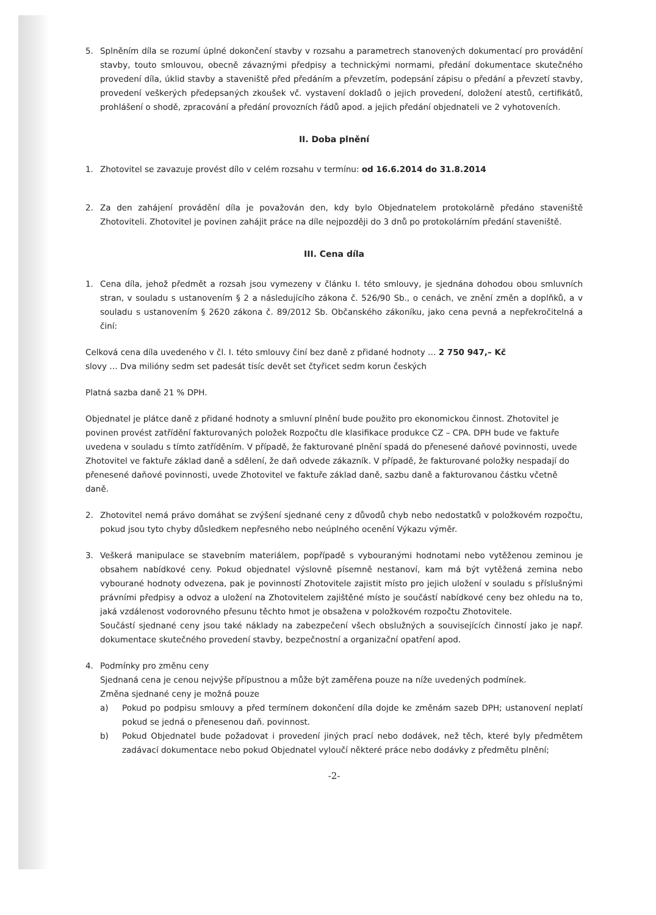5. Splněním díla se rozumí úplné dokončení stavby v rozsahu a parametrech stanovených dokumentací pro provádění stavby, touto smlouvou, obecně závaznými předpisy a technickými normami, předání dokumentace skutečného provedení díla, úklid stavby a staveniště před předáním a převzetím, podepsání zápisu o předání a převzetí stavby, provedení veškerých předepsaných zkoušek vč. vystavení dokladů o jejich provedení, doložení atestů, certifikátů, prohlášení o shodě, zpracování a předání provozních řádů apod. a jejich předání objednateli ve 2 vyhotoveních.
II. Doba plnění
1. Zhotovitel se zavazuje provést dílo v celém rozsahu v termínu: od 16.6.2014 do 31.8.2014
2. Za den zahájení provádění díla je považován den, kdy bylo Objednatelem protokolárně předáno staveniště Zhotoviteli. Zhotovitel je povinen zahájit práce na díle nejpozději do 3 dnů po protokolárním předání staveniště.
III. Cena díla
1. Cena díla, jehož předmět a rozsah jsou vymezeny v článku I. této smlouvy, je sjednána dohodou obou smluvních stran, v souladu s ustanovením § 2 a následujícího zákona č. 526/90 Sb., o cenách, ve znění změn a doplňků, a v souladu s ustanovením § 2620 zákona č. 89/2012 Sb. Občanského zákoníku, jako cena pevná a nepřekročitelná a činí:
Celková cena díla uvedeného v čl. I. této smlouvy činí bez daně z přidané hodnoty … 2 750 947,– Kč
slovy … Dva milióny sedm set padesát tisíc devět set čtyřicet sedm korun českých
Platná sazba daně 21 % DPH.
Objednatel je plátce daně z přidané hodnoty a smluvní plnění bude použito pro ekonomickou činnost. Zhotovitel je povinen provést zatřídění fakturovaných položek Rozpočtu dle klasifikace produkce CZ – CPA. DPH bude ve faktuře uvedena v souladu s tímto zatříděním. V případě, že fakturované plnění spadá do přenesené daňové povinnosti, uvede Zhotovitel ve faktuře základ daně a sdělení, že daň odvede zákazník. V případě, že fakturované položky nespadají do přenesené daňové povinnosti, uvede Zhotovitel ve faktuře základ daně, sazbu daně a fakturovanou částku včetně daně.
2. Zhotovitel nemá právo domáhat se zvýšení sjednané ceny z důvodů chyb nebo nedostatků v položkovém rozpočtu, pokud jsou tyto chyby důsledkem nepřesného nebo neúplného ocenění Výkazu výměr.
3. Veškerá manipulace se stavebním materiálem, popřípadě s vybouranými hodnotami nebo vytěženou zeminou je obsahem nabídkové ceny. Pokud objednatel výslovně písemně nestanoví, kam má být vytěžená zemina nebo vybourané hodnoty odvezena, pak je povinností Zhotovitele zajistit místo pro jejich uložení v souladu s příslušnými právními předpisy a odvoz a uložení na Zhotovitelem zajištěné místo je součástí nabídkové ceny bez ohledu na to, jaká vzdálenost vodorovného přesunu těchto hmot je obsažena v položkovém rozpočtu Zhotovitele.
Součástí sjednané ceny jsou také náklady na zabezpečení všech obslužných a souvisejících činností jako je např. dokumentace skutečného provedení stavby, bezpečnostní a organizační opatření apod.
4. Podmínky pro změnu ceny
Sjednaná cena je cenou nejvýše přípustnou a může být zaměřena pouze na níže uvedených podmínek.
Změna sjednané ceny je možná pouze
a) Pokud po podpisu smlouvy a před termínem dokončení díla dojde ke změnám sazeb DPH; ustanovení neplatí pokud se jedná o přenesenou daň. povinnost.
b) Pokud Objednatel bude požadovat i provedení jiných prací nebo dodávek, než těch, které byly předmětem zadávací dokumentace nebo pokud Objednatel vyloučí některé práce nebo dodávky z předmětu plnění;
-2-